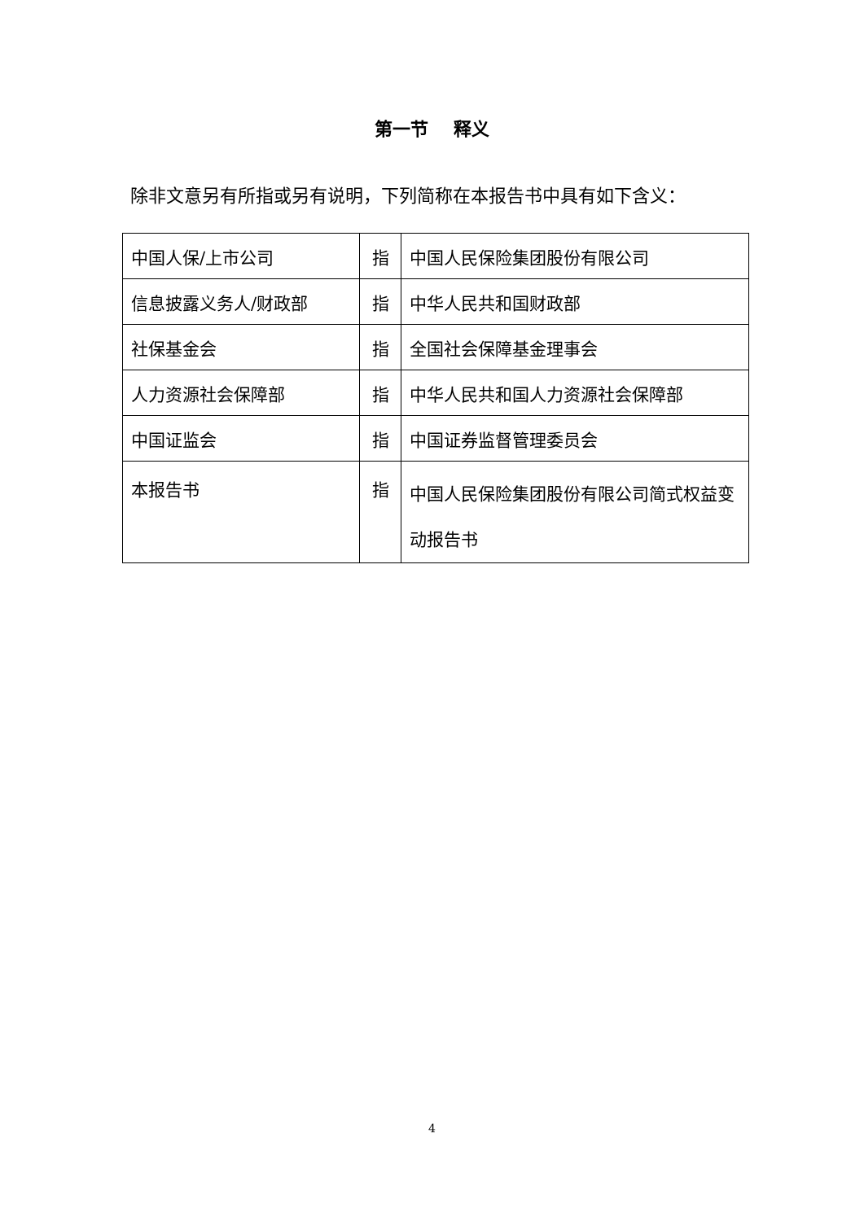第一节 释义
除非文意另有所指或另有说明，下列简称在本报告书中具有如下含义：
| 中国人保/上市公司 | 指 | 中国人民保险集团股份有限公司 |
| 信息披露义务人/财政部 | 指 | 中华人民共和国财政部 |
| 社保基金会 | 指 | 全国社会保障基金理事会 |
| 人力资源社会保障部 | 指 | 中华人民共和国人力资源社会保障部 |
| 中国证监会 | 指 | 中国证券监督管理委员会 |
| 本报告书 | 指 | 中国人民保险集团股份有限公司简式权益变动报告书 |
4